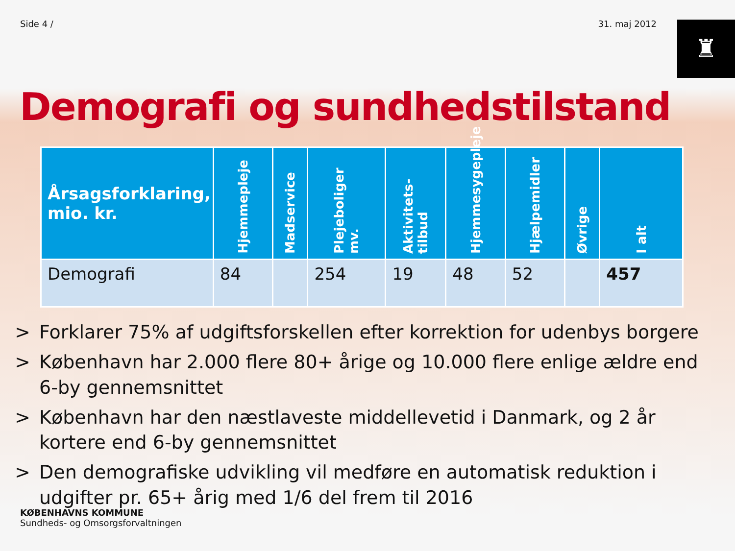Side 4 / 31. maj 2012
♜
Demografi og sundhedstilstand
| Årsagsforklaring, mio. kr. | Hjemmepleje | Madservice | Plejeboliger mv. | Aktivitets-tilbud | Hjemmesygepleje | Hjælpemidler | Øvrige | I alt |
| --- | --- | --- | --- | --- | --- | --- | --- | --- |
| Demografi | 84 | | 254 | 19 | 48 | 52 | | 457 |
> Forklarer 75% af udgiftsforskellen efter korrektion for udenbys borgere
> København har 2.000 flere 80+ årige og 10.000 flere enlige ældre end 6-by gennemsnittet
> København har den næstlaveste middellevetid i Danmark, og 2 år kortere end 6-by gennemsnittet
> Den demografiske udvikling vil medføre en automatisk reduktion i udgifter pr. 65+ årig med 1/6 del frem til 2016
KØBENHAVNS KOMMUNE
Sundheds- og Omsorgsforvaltningen